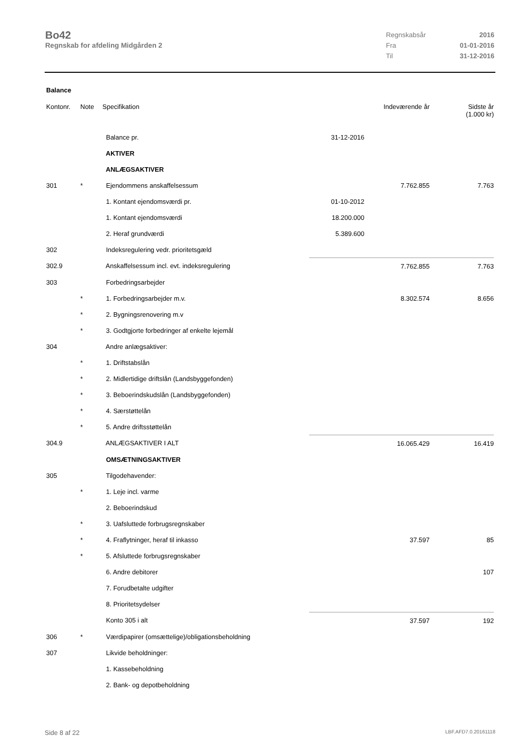Bo42
Regnskab for afdeling Midgården 2
| Regnskabsår | 2016 |
| Fra | 01-01-2016 |
| Til | 31-12-2016 |
Balance
| Kontonr. | Note | Specifikation | | Indeværende år | Sidste år (1.000 kr) |
| --- | --- | --- | --- | --- | --- |
| | | Balance pr. | 31-12-2016 | | |
| | | AKTIVER | | | |
| | | ANLÆGSAKTIVER | | | |
| 301 | * | Ejendommens anskaffelsessum | | 7.762.855 | 7.763 |
| | | 1. Kontant ejendomsværdi pr. | 01-10-2012 | | |
| | | 1. Kontant ejendomsværdi | 18.200.000 | | |
| | | 2. Heraf grundværdi | 5.389.600 | | |
| 302 | | Indeksregulering vedr. prioritetsgæld | | | |
| 302.9 | | Anskaffelsessum incl. evt. indeksregulering | | 7.762.855 | 7.763 |
| 303 | | Forbedringsarbejder | | | |
| | * | 1. Forbedringsarbejder m.v. | | 8.302.574 | 8.656 |
| | * | 2. Bygningsrenovering m.v | | | |
| | * | 3. Godtgjorte forbedringer af enkelte lejemål | | | |
| 304 | | Andre anlægsaktiver: | | | |
| | * | 1. Driftstabslån | | | |
| | * | 2. Midlertidige driftslån (Landsbyggefonden) | | | |
| | * | 3. Beboerindskudslån (Landsbyggefonden) | | | |
| | * | 4. Særstøttelån | | | |
| | * | 5. Andre driftsstøttelån | | | |
| 304.9 | | ANLÆGSAKTIVER I ALT | | 16.065.429 | 16.419 |
| | | OMSÆTNINGSAKTIVER | | | |
| 305 | | Tilgodehavender: | | | |
| | * | 1. Leje incl. varme | | | |
| | | 2. Beboerindskud | | | |
| | * | 3. Uafsluttede forbrugsregnskaber | | | |
| | * | 4. Fraflytninger, heraf til inkasso | | 37.597 | 85 |
| | * | 5. Afsluttede forbrugsregnskaber | | | |
| | | 6. Andre debitorer | | | 107 |
| | | 7. Forudbetalte udgifter | | | |
| | | 8. Prioritetsydelser | | | |
| | | Konto 305 i alt | | 37.597 | 192 |
| 306 | * | Værdipapirer (omsættelige)/obligationsbeholdning | | | |
| 307 | | Likvide beholdninger: | | | |
| | | 1. Kassebeholdning | | | |
| | | 2. Bank- og depotbeholdning | | | |
Side 8 af 22 LBF.AFD7.0.20161118